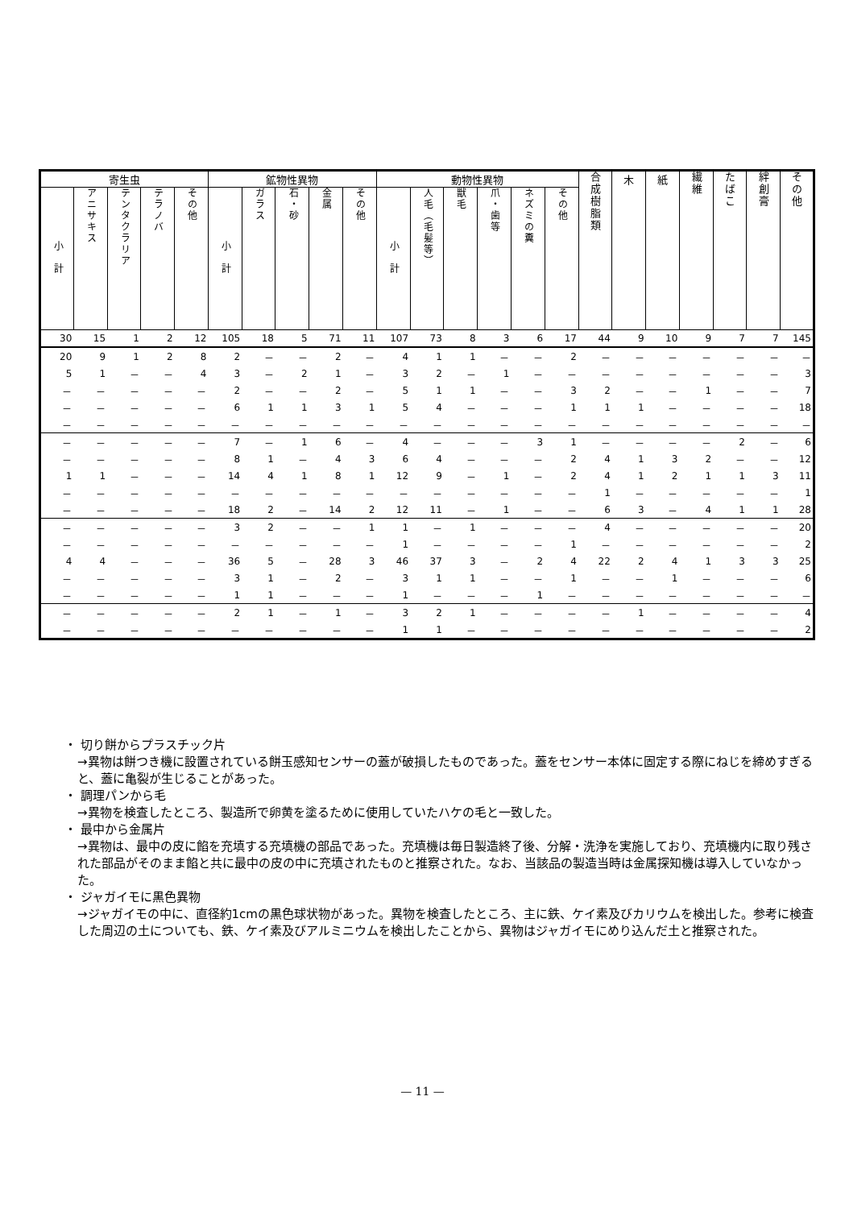| 寄生虫 | | | | | 鉱物性異物 | | | | | 動物性異物 | | | | | | 合成樹脂類 | 木 | 紙 | 繊維 | たばこ | 絆創膏 | その他 |
| --- | --- | --- | --- | --- | --- | --- | --- | --- | --- | --- | --- | --- | --- | --- | --- | --- | --- | --- | --- | --- | --- | --- |
| 小 計 | アニサキス | テンタクラリア | テラノバ | その他 | 小 計 | ガラス | 石・砂 | 金属 | その他 | 小 計 | 人毛（毛髪等） | 獣毛 | 爪・歯等 | ネズミの糞 | その他 | | | | | | | |
| 30 | 15 | 1 | 2 | 12 | 105 | 18 | 5 | 71 | 11 | 107 | 73 | 8 | 3 | 6 | 17 | 44 | 9 | 10 | 9 | 7 | 7 | 145 |
| 20 | 9 | 1 | 2 | 8 | 2 | － | － | 2 | － | 4 | 1 | 1 | － | － | 2 | － | － | － | － | － | － | － |
| 5 | 1 | － | － | 4 | 3 | － | 2 | 1 | － | 3 | 2 | － | 1 | － | － | － | － | － | － | － | － | 3 |
| － | － | － | － | － | 2 | － | － | 2 | － | 5 | 1 | 1 | － | － | 3 | 2 | － | － | 1 | － | － | 7 |
| － | － | － | － | － | 6 | 1 | 1 | 3 | 1 | 5 | 4 | － | － | － | 1 | 1 | 1 | － | － | － | － | 18 |
| － | － | － | － | － | － | － | － | － | － | － | － | － | － | － | － | － | － | － | － | － | － | － |
| － | － | － | － | － | 7 | － | 1 | 6 | － | 4 | － | － | － | 3 | 1 | － | － | － | － | 2 | － | 6 |
| － | － | － | － | － | 8 | 1 | － | 4 | 3 | 6 | 4 | － | － | － | 2 | 4 | 1 | 3 | 2 | － | － | 12 |
| 1 | 1 | － | － | － | 14 | 4 | 1 | 8 | 1 | 12 | 9 | － | 1 | － | 2 | 4 | 1 | 2 | 1 | 1 | 3 | 11 |
| － | － | － | － | － | － | － | － | － | － | － | － | － | － | － | － | 1 | － | － | － | － | － | 1 |
| － | － | － | － | － | 18 | 2 | － | 14 | 2 | 12 | 11 | － | 1 | － | － | 6 | 3 | － | 4 | 1 | 1 | 28 |
| － | － | － | － | － | 3 | 2 | － | － | 1 | 1 | － | 1 | － | － | － | 4 | － | － | － | － | － | 20 |
| － | － | － | － | － | － | － | － | － | － | 1 | － | － | － | － | 1 | － | － | － | － | － | － | 2 |
| 4 | 4 | － | － | － | 36 | 5 | － | 28 | 3 | 46 | 37 | 3 | － | 2 | 4 | 22 | 2 | 4 | 1 | 3 | 3 | 25 |
| － | － | － | － | － | 3 | 1 | － | 2 | － | 3 | 1 | 1 | － | － | 1 | － | － | 1 | － | － | － | 6 |
| － | － | － | － | － | 1 | 1 | － | － | － | 1 | － | － | － | 1 | － | － | － | － | － | － | － | － |
| － | － | － | － | － | 2 | 1 | － | 1 | － | 3 | 2 | 1 | － | － | － | － | 1 | － | － | － | － | 4 |
| － | － | － | － | － | － | － | － | － | － | 1 | 1 | － | － | － | － | － | － | － | － | － | － | 2 |
・ 切り餅からプラスチック片
→異物は餅つき機に設置されている餅玉感知センサーの蓋が破損したものであった。蓋をセンサー本体に固定する際にねじを締めすぎると、蓋に亀裂が生じることがあった。
・ 調理パンから毛
→異物を検査したところ、製造所で卵黄を塗るために使用していたハケの毛と一致した。
・ 最中から金属片
→異物は、最中の皮に餡を充填する充填機の部品であった。充填機は毎日製造終了後、分解・洗浄を実施しており、充填機内に取り残された部品がそのまま餡と共に最中の皮の中に充填されたものと推察された。なお、当該品の製造当時は金属探知機は導入していなかった。
・ ジャガイモに黒色異物
→ジャガイモの中に、直径約1cmの黒色球状物があった。異物を検査したところ、主に鉄、ケイ素及びカリウムを検出した。参考に検査した周辺の土についても、鉄、ケイ素及びアルミニウムを検出したことから、異物はジャガイモにめり込んだ土と推察された。
— 11 —